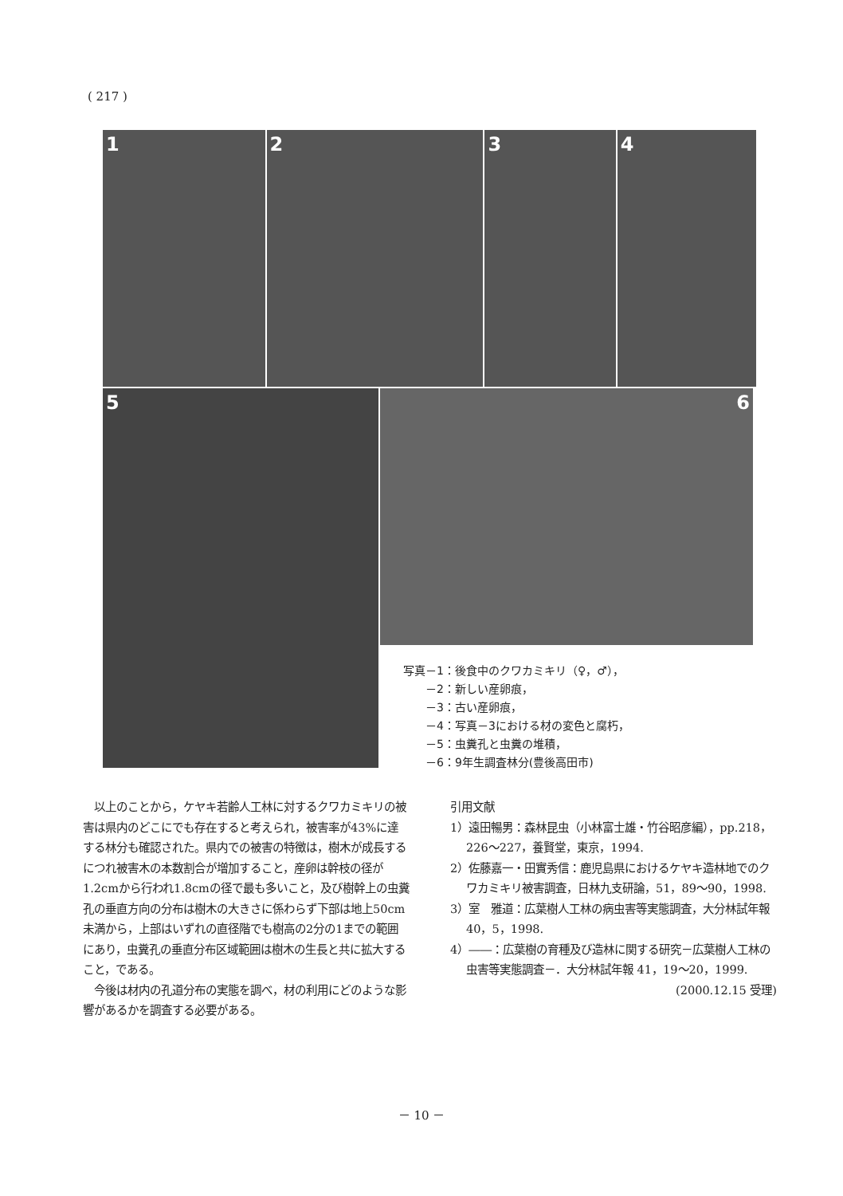( 217 )
1 2 3 4
5
6
写真－1：後食中のクワカミキリ（♀，♂），
　　－2：新しい産卵痕，
　　－3：古い産卵痕，
　　－4：写真－3における材の変色と腐朽，
　　－5：虫糞孔と虫糞の堆積，
　　－6：9年生調査林分(豊後高田市)
　以上のことから，ケヤキ若齢人工林に対するクワカミキリの被害は県内のどこにでも存在すると考えられ，被害率が43%に達する林分も確認された。県内での被害の特徴は，樹木が成長するにつれ被害木の本数割合が増加すること，産卵は幹枝の径が1.2cmから行われ1.8cmの径で最も多いこと，及び樹幹上の虫糞孔の垂直方向の分布は樹木の大きさに係わらず下部は地上50cm未満から，上部はいずれの直径階でも樹高の2分の1までの範囲にあり，虫糞孔の垂直分布区域範囲は樹木の生長と共に拡大すること，である。
　今後は材内の孔道分布の実態を調べ，材の利用にどのような影響があるかを調査する必要がある。
引用文献
1）遠田暢男：森林昆虫（小林富士雄・竹谷昭彦編），pp.218，226～227，養賢堂，東京，1994.
2）佐藤嘉一・田實秀信：鹿児島県におけるケヤキ造林地でのクワカミキリ被害調査，日林九支研論，51，89～90，1998.
3）室　雅道：広葉樹人工林の病虫害等実態調査，大分林試年報 40，5，1998.
4）――：広葉樹の育種及び造林に関する研究－広葉樹人工林の虫害等実態調査－．大分林試年報 41，19～20，1999.
(2000.12.15 受理)
－ 10 －